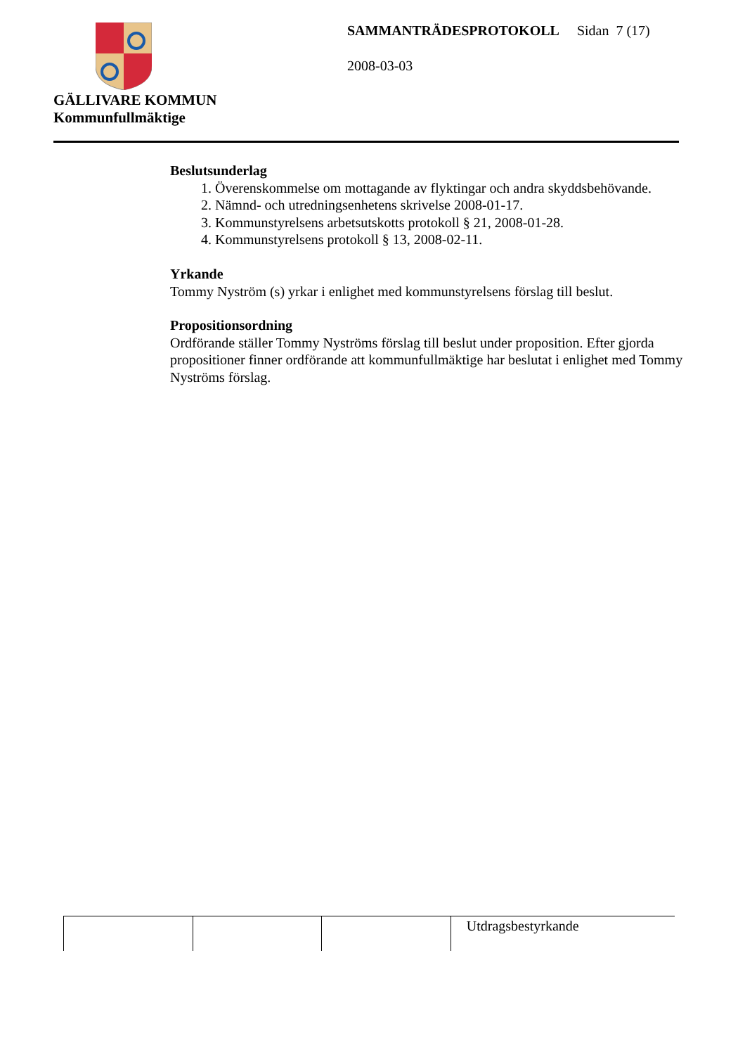GÄLLIVARE KOMMUN
Kommunfullmäktige
SAMMANTRÄDESPROTOKOLL Sidan 7 (17)
2008-03-03
Beslutsunderlag
1. Överenskommelse om mottagande av flyktingar och andra skyddsbehövande.
2. Nämnd- och utredningsenhetens skrivelse 2008-01-17.
3. Kommunstyrelsens arbetsutskotts protokoll § 21, 2008-01-28.
4. Kommunstyrelsens protokoll § 13, 2008-02-11.
Yrkande
Tommy Nyström (s) yrkar i enlighet med kommunstyrelsens förslag till beslut.
Propositionsordning
Ordförande ställer Tommy Nyströms förslag till beslut under proposition. Efter gjorda propositioner finner ordförande att kommunfullmäktige har beslutat i enlighet med Tommy Nyströms förslag.
| | | | Utdragsbestyrkande |